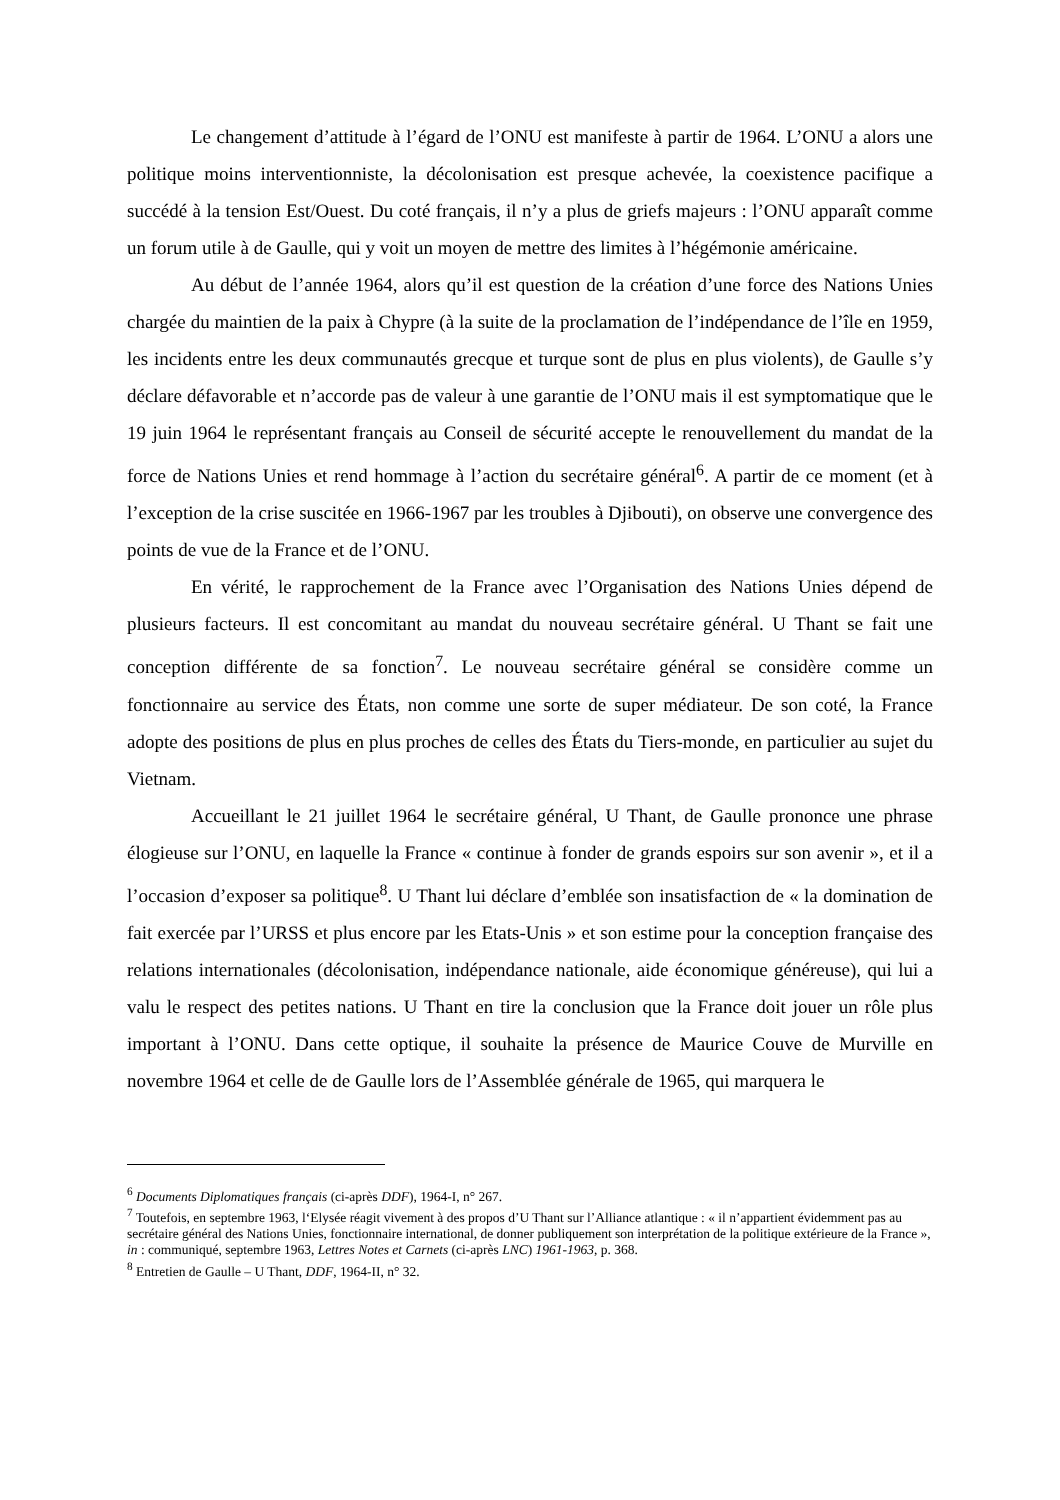Le changement d’attitude à l’égard de l’ONU est manifeste à partir de 1964. L’ONU a alors une politique moins interventionniste, la décolonisation est presque achevée, la coexistence pacifique a succédé à la tension Est/Ouest. Du coté français, il n’y a plus de griefs majeurs : l’ONU apparaît comme un forum utile à de Gaulle, qui y voit un moyen de mettre des limites à l’hégémonie américaine.
Au début de l’année 1964, alors qu’il est question de la création d’une force des Nations Unies chargée du maintien de la paix à Chypre (à la suite de la proclamation de l’indépendance de l’île en 1959, les incidents entre les deux communautés grecque et turque sont de plus en plus violents), de Gaulle s’y déclare défavorable et n’accorde pas de valeur à une garantie de l’ONU mais il est symptomatique que le 19 juin 1964 le représentant français au Conseil de sécurité accepte le renouvellement du mandat de la force de Nations Unies et rend hommage à l’action du secrétaire général<sup>6</sup>. A partir de ce moment (et à l’exception de la crise suscitée en 1966-1967 par les troubles à Djibouti), on observe une convergence des points de vue de la France et de l’ONU.
En vérité, le rapprochement de la France avec l’Organisation des Nations Unies dépend de plusieurs facteurs. Il est concomitant au mandat du nouveau secrétaire général. U Thant se fait une conception différente de sa fonction<sup>7</sup>. Le nouveau secrétaire général se considère comme un fonctionnaire au service des États, non comme une sorte de super médiateur. De son coté, la France adopte des positions de plus en plus proches de celles des États du Tiers-monde, en particulier au sujet du Vietnam.
Accueillant le 21 juillet 1964 le secrétaire général, U Thant, de Gaulle prononce une phrase élogieuse sur l’ONU, en laquelle la France « continue à fonder de grands espoirs sur son avenir », et il a l’occasion d’exposer sa politique<sup>8</sup>. U Thant lui déclare d’emblée son insatisfaction de « la domination de fait exercée par l’URSS et plus encore par les Etats-Unis » et son estime pour la conception française des relations internationales (décolonisation, indépendance nationale, aide économique généreuse), qui lui a valu le respect des petites nations. U Thant en tire la conclusion que la France doit jouer un rôle plus important à l’ONU. Dans cette optique, il souhaite la présence de Maurice Couve de Murville en novembre 1964 et celle de de Gaulle lors de l’Assemblée générale de 1965, qui marquera le
<sup>6</sup> Documents Diplomatiques français (ci-après DDF), 1964-I, n° 267.
<sup>7</sup> Toutefois, en septembre 1963, l‘Elysée réagit vivement à des propos d’U Thant sur l’Alliance atlantique : « il n’appartient évidemment pas au secrétaire général des Nations Unies, fonctionnaire international, de donner publiquement son interprétation de la politique extérieure de la France », in : communiqué, septembre 1963, Lettres Notes et Carnets (ci-après LNC) 1961-1963, p. 368.
<sup>8</sup> Entretien de Gaulle – U Thant, DDF, 1964-II, n° 32.